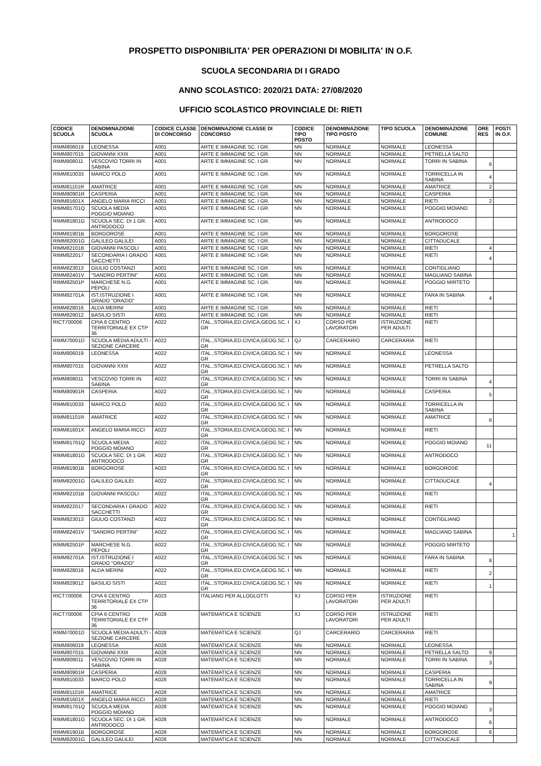PROSPETTO DISPONIBILITA' PER OPERAZIONI DI MOBILITA' IN O.F.
SCUOLA SECONDARIA DI I GRADO
ANNO SCOLASTICO: 2020/21 DATA: 27/08/2020
UFFICIO SCOLASTICO PROVINCIALE DI: RIETI
| CODICE SCUOLA | DENOMINAZIONE SCUOLA | CODICE CLASSE DI CONCORSO | DENOMINAZIONE CLASSE DI CONCORSO | CODICE TIPO POSTO | DENOMINAZIONE TIPO POSTO | TIPO SCUOLA | DENOMINAZIONE COMUNE | ORE RES | POSTI IN O.F. |
| --- | --- | --- | --- | --- | --- | --- | --- | --- | --- |
| RIMM806019 | LEONESSA | A001 | ARTE E IMMAGINE SC. I GR. | NN | NORMALE | NORMALE | LEONESSA | | |
| RIMM807015 | GIOVANNI XXIII | A001 | ARTE E IMMAGINE SC. I GR. | NN | NORMALE | NORMALE | PETRELLA SALTO | | |
| RIMM808011 | VESCOVIO TORRI IN SABINA | A001 | ARTE E IMMAGINE SC. I GR. | NN | NORMALE | NORMALE | TORRI IN SABINA | 6 | |
| RIMM810033 | MARCO POLO | A001 | ARTE E IMMAGINE SC. I GR. | NN | NORMALE | NORMALE | TORRICELLA IN SABINA | 4 | |
| RIMM81101R | AMATRICE | A001 | ARTE E IMMAGINE SC. I GR. | NN | NORMALE | NORMALE | AMATRICE | 2 | |
| RIMM80901R | CASPERIA | A001 | ARTE E IMMAGINE SC. I GR. | NN | NORMALE | NORMALE | CASPERIA | | |
| RIMM81601X | ANGELO MARIA RICCI | A001 | ARTE E IMMAGINE SC. I GR. | NN | NORMALE | NORMALE | RIETI | 2 | |
| RIMM81701Q | SCUOLA MEDIA POGGIO MOIANO | A001 | ARTE E IMMAGINE SC. I GR. | NN | NORMALE | NORMALE | POGGIO MOIANO | | |
| RIMM81801G | SCUOLA SEC. DI 1 GR. ANTRODOCO | A001 | ARTE E IMMAGINE SC. I GR. | NN | NORMALE | NORMALE | ANTRODOCO | | |
| RIMM81901B | BORGOROSE | A001 | ARTE E IMMAGINE SC. I GR. | NN | NORMALE | NORMALE | BORGOROSE | | |
| RIMM82001G | GALILEO GALILEI | A001 | ARTE E IMMAGINE SC. I GR. | NN | NORMALE | NORMALE | CITTADUCALE | | |
| RIMM82101B | GIOVANNI PASCOLI | A001 | ARTE E IMMAGINE SC. I GR. | NN | NORMALE | NORMALE | RIETI | 4 | |
| RIMM822017 | SECONDARIA I GRADO SACCHETTI | A001 | ARTE E IMMAGINE SC. I GR. | NN | NORMALE | NORMALE | RIETI | 4 | |
| RIMM823013 | GIULIO COSTANZI | A001 | ARTE E IMMAGINE SC. I GR. | NN | NORMALE | NORMALE | CONTIGLIANO | | |
| RIMM82401V | "SANDRO PERTINI" | A001 | ARTE E IMMAGINE SC. I GR. | NN | NORMALE | NORMALE | MAGLIANO SABINA | | |
| RIMM82501P | MARCHESE N.G. PEPOLI | A001 | ARTE E IMMAGINE SC. I GR. | NN | NORMALE | NORMALE | POGGIO MIRTETO | | |
| RIMM82701A | IST.ISTRUZIONE I GRADO "ORAZIO" | A001 | ARTE E IMMAGINE SC. I GR. | NN | NORMALE | NORMALE | FARA IN SABINA | 4 | |
| RIMM828016 | ALDA MERINI | A001 | ARTE E IMMAGINE SC. I GR. | NN | NORMALE | NORMALE | RIETI | | |
| RIMM829012 | BASILIO SISTI | A001 | ARTE E IMMAGINE SC. I GR. | NN | NORMALE | NORMALE | RIETI | | |
| RICT700006 | CPIA 6 CENTRO TERRITORIALE EX CTP 36 | A022 | ITAL.,STORIA,ED.CIVICA,GEOG.SC. I GR | XJ | CORSO PER LAVORATORI | ISTRUZIONE PER ADULTI | RIETI | | |
| RIMM70001D | SCUOLA MEDIA ADULTI - SEZIONE CARCERE | A022 | ITAL.,STORIA,ED.CIVICA,GEOG.SC. I GR | QJ | CARCERARIO | CARCERARIA | RIETI | | |
| RIMM806019 | LEONESSA | A022 | ITAL.,STORIA,ED.CIVICA,GEOG.SC. I GR | NN | NORMALE | NORMALE | LEONESSA | | |
| RIMM807015 | GIOVANNI XXIII | A022 | ITAL.,STORIA,ED.CIVICA,GEOG.SC. I GR | NN | NORMALE | NORMALE | PETRELLA SALTO | | |
| RIMM808011 | VESCOVIO TORRI IN SABINA | A022 | ITAL.,STORIA,ED.CIVICA,GEOG.SC. I GR | NN | NORMALE | NORMALE | TORRI IN SABINA | 4 | |
| RIMM80901R | CASPERIA | A022 | ITAL.,STORIA,ED.CIVICA,GEOG.SC. I GR | NN | NORMALE | NORMALE | CASPERIA | 5 | |
| RIMM810033 | MARCO POLO | A022 | ITAL.,STORIA,ED.CIVICA,GEOG.SC. I GR | NN | NORMALE | NORMALE | TORRICELLA IN SABINA | | |
| RIMM81101R | AMATRICE | A022 | ITAL.,STORIA,ED.CIVICA,GEOG.SC. I GR | NN | NORMALE | NORMALE | AMATRICE | 6 | |
| RIMM81601X | ANGELO MARIA RICCI | A022 | ITAL.,STORIA,ED.CIVICA,GEOG.SC. I GR | NN | NORMALE | NORMALE | RIETI | | |
| RIMM81701Q | SCUOLA MEDIA POGGIO MOIANO | A022 | ITAL.,STORIA,ED.CIVICA,GEOG.SC. I GR | NN | NORMALE | NORMALE | POGGIO MOIANO | 11 | |
| RIMM81801G | SCUOLA SEC. DI 1 GR. ANTRODOCO | A022 | ITAL.,STORIA,ED.CIVICA,GEOG.SC. I GR | NN | NORMALE | NORMALE | ANTRODOCO | | |
| RIMM81901B | BORGOROSE | A022 | ITAL.,STORIA,ED.CIVICA,GEOG.SC. I GR | NN | NORMALE | NORMALE | BORGOROSE | | |
| RIMM82001G | GALILEO GALILEI | A022 | ITAL.,STORIA,ED.CIVICA,GEOG.SC. I GR | NN | NORMALE | NORMALE | CITTADUCALE | 4 | |
| RIMM82101B | GIOVANNI PASCOLI | A022 | ITAL.,STORIA,ED.CIVICA,GEOG.SC. I GR | NN | NORMALE | NORMALE | RIETI | | |
| RIMM822017 | SECONDARIA I GRADO SACCHETTI | A022 | ITAL.,STORIA,ED.CIVICA,GEOG.SC. I GR | NN | NORMALE | NORMALE | RIETI | | |
| RIMM823013 | GIULIO COSTANZI | A022 | ITAL.,STORIA,ED.CIVICA,GEOG.SC. I GR | NN | NORMALE | NORMALE | CONTIGLIANO | | |
| RIMM82401V | "SANDRO PERTINI" | A022 | ITAL.,STORIA,ED.CIVICA,GEOG.SC. I GR | NN | NORMALE | NORMALE | MAGLIANO SABINA | | 1 |
| RIMM82501P | MARCHESE N.G. PEPOLI | A022 | ITAL.,STORIA,ED.CIVICA,GEOG.SC. I GR | NN | NORMALE | NORMALE | POGGIO MIRTETO | | |
| RIMM82701A | IST.ISTRUZIONE I GRADO "ORAZIO" | A022 | ITAL.,STORIA,ED.CIVICA,GEOG.SC. I GR | NN | NORMALE | NORMALE | FARA IN SABINA | 8 | |
| RIMM828016 | ALDA MERINI | A022 | ITAL.,STORIA,ED.CIVICA,GEOG.SC. I GR | NN | NORMALE | NORMALE | RIETI | 2 | |
| RIMM829012 | BASILIO SISTI | A022 | ITAL.,STORIA,ED.CIVICA,GEOG.SC. I GR | NN | NORMALE | NORMALE | RIETI | 1 | |
| RICT700006 | CPIA 6 CENTRO TERRITORIALE EX CTP 36 | A023 | ITALIANO PER ALLOGLOTTI | XJ | CORSO PER LAVORATORI | ISTRUZIONE PER ADULTI | RIETI | | |
| RICT700006 | CPIA 6 CENTRO TERRITORIALE EX CTP 36 | A028 | MATEMATICA E SCIENZE | XJ | CORSO PER LAVORATORI | ISTRUZIONE PER ADULTI | RIETI | | |
| RIMM70001D | SCUOLA MEDIA ADULTI - SEZIONE CARCERE | A028 | MATEMATICA E SCIENZE | QJ | CARCERARIO | CARCERARIA | RIETI | | |
| RIMM806019 | LEONESSA | A028 | MATEMATICA E SCIENZE | NN | NORMALE | NORMALE | LEONESSA | | |
| RIMM807015 | GIOVANNI XXIII | A028 | MATEMATICA E SCIENZE | NN | NORMALE | NORMALE | PETRELLA SALTO | 9 | |
| RIMM808011 | VESCOVIO TORRI IN SABINA | A028 | MATEMATICA E SCIENZE | NN | NORMALE | NORMALE | TORRI IN SABINA | 3 | |
| RIMM80901R | CASPERIA | A028 | MATEMATICA E SCIENZE | NN | NORMALE | NORMALE | CASPERIA | | |
| RIMM810033 | MARCO POLO | A028 | MATEMATICA E SCIENZE | NN | NORMALE | NORMALE | TORRICELLA IN SABINA | 9 | |
| RIMM81101R | AMATRICE | A028 | MATEMATICA E SCIENZE | NN | NORMALE | NORMALE | AMATRICE | | |
| RIMM81601X | ANGELO MARIA RICCI | A028 | MATEMATICA E SCIENZE | NN | NORMALE | NORMALE | RIETI | | |
| RIMM81701Q | SCUOLA MEDIA POGGIO MOIANO | A028 | MATEMATICA E SCIENZE | NN | NORMALE | NORMALE | POGGIO MOIANO | 3 | |
| RIMM81801G | SCUOLA SEC. DI 1 GR. ANTRODOCO | A028 | MATEMATICA E SCIENZE | NN | NORMALE | NORMALE | ANTRODOCO | 6 | |
| RIMM81901B | BORGOROSE | A028 | MATEMATICA E SCIENZE | NN | NORMALE | NORMALE | BORGOROSE | 6 | |
| RIMM82001G | GALILEO GALILEI | A028 | MATEMATICA E SCIENZE | NN | NORMALE | NORMALE | CITTADUCALE | | |